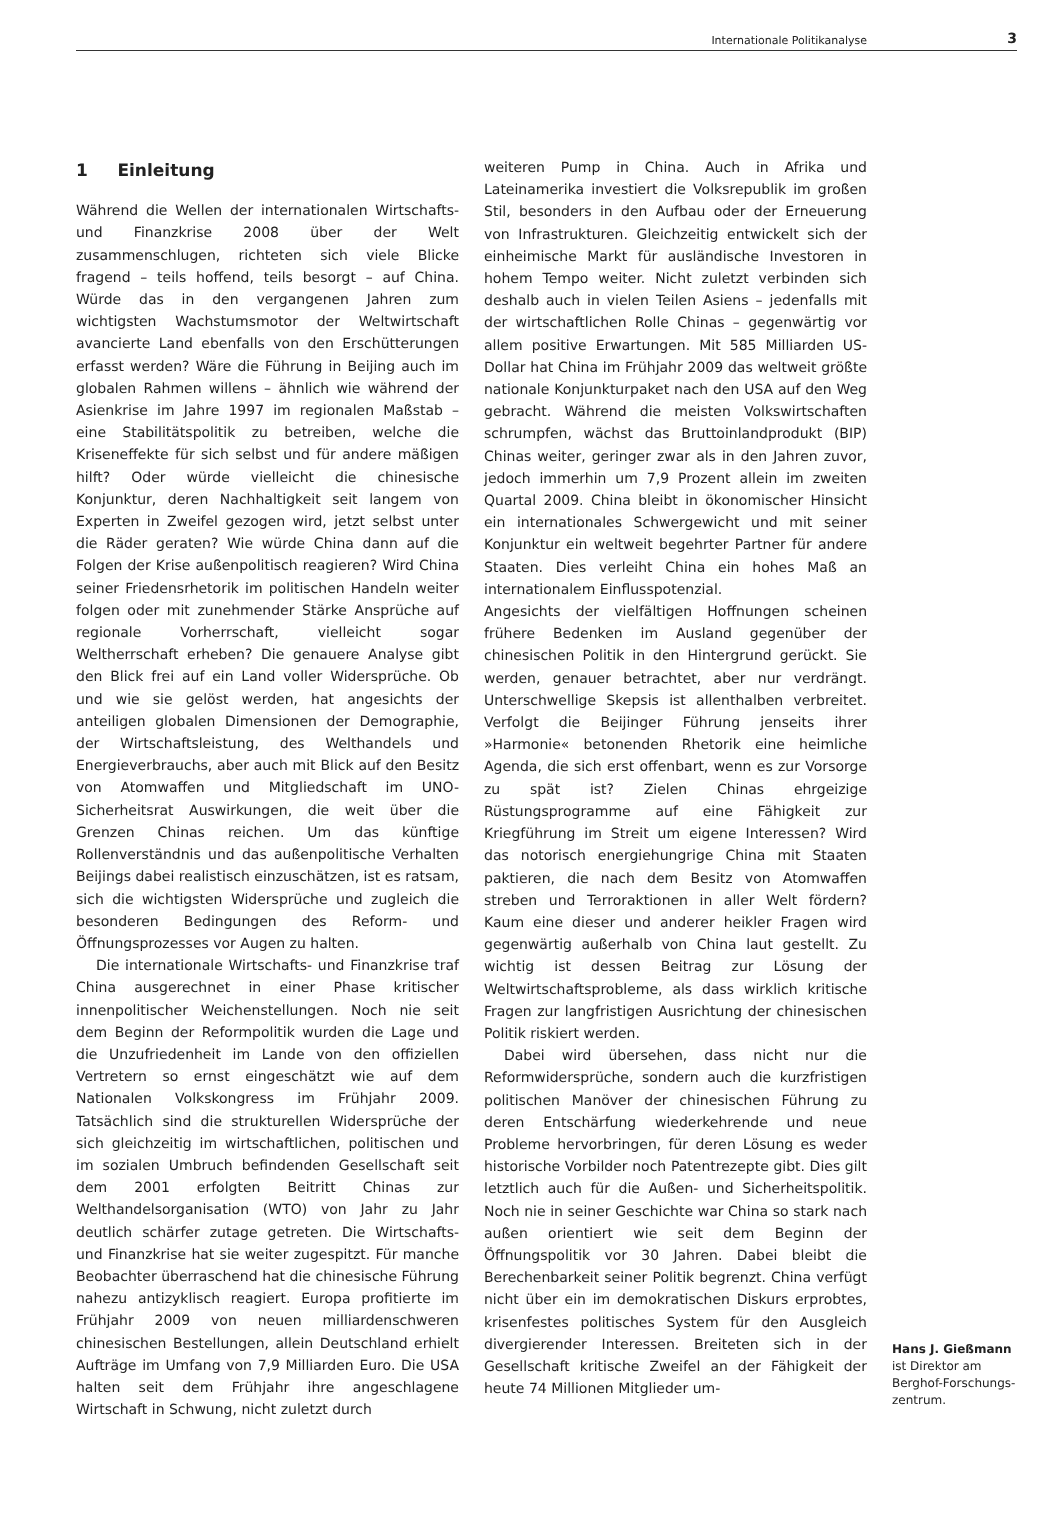Internationale Politikanalyse 3
1 Einleitung
Während die Wellen der internationalen Wirtschafts- und Finanzkrise 2008 über der Welt zusammenschlugen, richteten sich viele Blicke fragend – teils hoffend, teils besorgt – auf China. Würde das in den vergangenen Jahren zum wichtigsten Wachstumsmotor der Weltwirtschaft avancierte Land ebenfalls von den Erschütterungen erfasst werden? Wäre die Führung in Beijing auch im globalen Rahmen willens – ähnlich wie während der Asienkrise im Jahre 1997 im regionalen Maßstab – eine Stabilitätspolitik zu betreiben, welche die Kriseneffekte für sich selbst und für andere mäßigen hilft? Oder würde vielleicht die chinesische Konjunktur, deren Nachhaltigkeit seit langem von Experten in Zweifel gezogen wird, jetzt selbst unter die Räder geraten? Wie würde China dann auf die Folgen der Krise außenpolitisch reagieren? Wird China seiner Friedensrhetorik im politischen Handeln weiter folgen oder mit zunehmender Stärke Ansprüche auf regionale Vorherrschaft, vielleicht sogar Weltherrschaft erheben? Die genauere Analyse gibt den Blick frei auf ein Land voller Widersprüche. Ob und wie sie gelöst werden, hat angesichts der anteiligen globalen Dimensionen der Demographie, der Wirtschaftsleistung, des Welthandels und Energieverbrauchs, aber auch mit Blick auf den Besitz von Atomwaffen und Mitgliedschaft im UNO-Sicherheitsrat Auswirkungen, die weit über die Grenzen Chinas reichen. Um das künftige Rollenverständnis und das außenpolitische Verhalten Beijings dabei realistisch einzuschätzen, ist es ratsam, sich die wichtigsten Widersprüche und zugleich die besonderen Bedingungen des Reform- und Öffnungsprozesses vor Augen zu halten.
Die internationale Wirtschafts- und Finanzkrise traf China ausgerechnet in einer Phase kritischer innenpolitischer Weichenstellungen. Noch nie seit dem Beginn der Reformpolitik wurden die Lage und die Unzufriedenheit im Lande von den offiziellen Vertretern so ernst eingeschätzt wie auf dem Nationalen Volkskongress im Frühjahr 2009. Tatsächlich sind die strukturellen Widersprüche der sich gleichzeitig im wirtschaftlichen, politischen und im sozialen Umbruch befindenden Gesellschaft seit dem 2001 erfolgten Beitritt Chinas zur Welthandelsorganisation (WTO) von Jahr zu Jahr deutlich schärfer zutage getreten. Die Wirtschafts- und Finanzkrise hat sie weiter zugespitzt. Für manche Beobachter überraschend hat die chinesische Führung nahezu antizyklisch reagiert. Europa profitierte im Frühjahr 2009 von neuen milliardenschweren chinesischen Bestellungen, allein Deutschland erhielt Aufträge im Umfang von 7,9 Milliarden Euro. Die USA halten seit dem Frühjahr ihre angeschlagene Wirtschaft in Schwung, nicht zuletzt durch
weiteren Pump in China. Auch in Afrika und Lateinamerika investiert die Volksrepublik im großen Stil, besonders in den Aufbau oder der Erneuerung von Infrastrukturen. Gleichzeitig entwickelt sich der einheimische Markt für ausländische Investoren in hohem Tempo weiter. Nicht zuletzt verbinden sich deshalb auch in vielen Teilen Asiens – jedenfalls mit der wirtschaftlichen Rolle Chinas – gegenwärtig vor allem positive Erwartungen. Mit 585 Milliarden US-Dollar hat China im Frühjahr 2009 das weltweit größte nationale Konjunkturpaket nach den USA auf den Weg gebracht. Während die meisten Volkswirtschaften schrumpfen, wächst das Bruttoinlandprodukt (BIP) Chinas weiter, geringer zwar als in den Jahren zuvor, jedoch immerhin um 7,9 Prozent allein im zweiten Quartal 2009. China bleibt in ökonomischer Hinsicht ein internationales Schwergewicht und mit seiner Konjunktur ein weltweit begehrter Partner für andere Staaten. Dies verleiht China ein hohes Maß an internationalem Einflusspotenzial.
Angesichts der vielfältigen Hoffnungen scheinen frühere Bedenken im Ausland gegenüber der chinesischen Politik in den Hintergrund gerückt. Sie werden, genauer betrachtet, aber nur verdrängt. Unterschwellige Skepsis ist allenthalben verbreitet. Verfolgt die Beijinger Führung jenseits ihrer »Harmonie« betonenden Rhetorik eine heimliche Agenda, die sich erst offenbart, wenn es zur Vorsorge zu spät ist? Zielen Chinas ehrgeizige Rüstungsprogramme auf eine Fähigkeit zur Kriegführung im Streit um eigene Interessen? Wird das notorisch energiehungrige China mit Staaten paktieren, die nach dem Besitz von Atomwaffen streben und Terroraktionen in aller Welt fördern? Kaum eine dieser und anderer heikler Fragen wird gegenwärtig außerhalb von China laut gestellt. Zu wichtig ist dessen Beitrag zur Lösung der Weltwirtschaftsprobleme, als dass wirklich kritische Fragen zur langfristigen Ausrichtung der chinesischen Politik riskiert werden.
Dabei wird übersehen, dass nicht nur die Reformwidersprüche, sondern auch die kurzfristigen politischen Manöver der chinesischen Führung zu deren Entschärfung wiederkehrende und neue Probleme hervorbringen, für deren Lösung es weder historische Vorbilder noch Patentrezepte gibt. Dies gilt letztlich auch für die Außen- und Sicherheitspolitik. Noch nie in seiner Geschichte war China so stark nach außen orientiert wie seit dem Beginn der Öffnungspolitik vor 30 Jahren. Dabei bleibt die Berechenbarkeit seiner Politik begrenzt. China verfügt nicht über ein im demokratischen Diskurs erprobtes, krisenfestes politisches System für den Ausgleich divergierender Interessen. Breiteten sich in der Gesellschaft kritische Zweifel an der Fähigkeit der heute 74 Millionen Mitglieder um-
Hans J. Gießmann
ist Direktor am Berghof-Forschungs-zentrum.